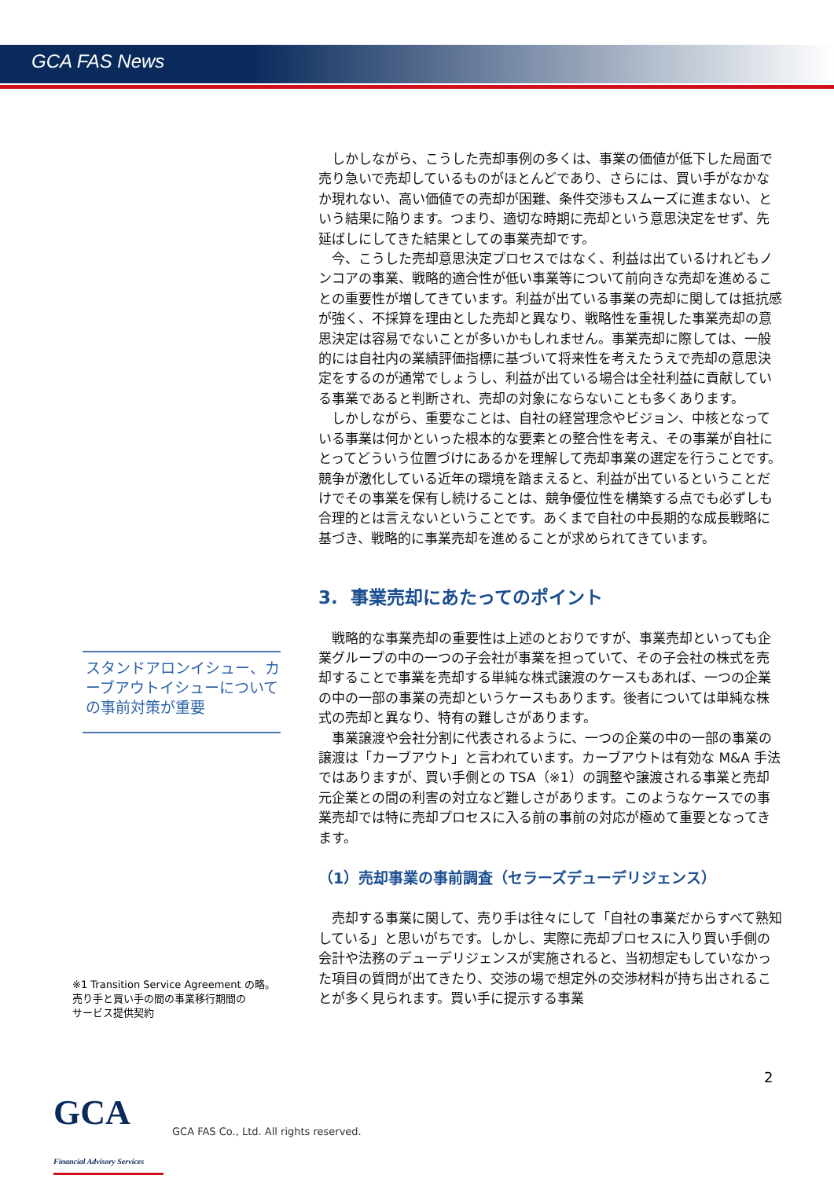GCA FAS News
スタンドアロンイシュー、カーブアウトイシューについての事前対策が重要
※1 Transition Service Agreement の略。
売り手と買い手の間の事業移行期間の
サービス提供契約
しかしながら、こうした売却事例の多くは、事業の価値が低下した局面で売り急いで売却しているものがほとんどであり、さらには、買い手がなかなか現れない、高い価値での売却が困難、条件交渉もスムーズに進まない、という結果に陥ります。つまり、適切な時期に売却という意思決定をせず、先延ばしにしてきた結果としての事業売却です。
今、こうした売却意思決定プロセスではなく、利益は出ているけれどもノンコアの事業、戦略的適合性が低い事業等について前向きな売却を進めることの重要性が増してきています。利益が出ている事業の売却に関しては抵抗感が強く、不採算を理由とした売却と異なり、戦略性を重視した事業売却の意思決定は容易でないことが多いかもしれません。事業売却に際しては、一般的には自社内の業績評価指標に基づいて将来性を考えたうえで売却の意思決定をするのが通常でしょうし、利益が出ている場合は全社利益に貢献している事業であると判断され、売却の対象にならないことも多くあります。
しかしながら、重要なことは、自社の経営理念やビジョン、中核となっている事業は何かといった根本的な要素との整合性を考え、その事業が自社にとってどういう位置づけにあるかを理解して売却事業の選定を行うことです。競争が激化している近年の環境を踏まえると、利益が出ているということだけでその事業を保有し続けることは、競争優位性を構築する点でも必ずしも合理的とは言えないということです。あくまで自社の中長期的な成長戦略に基づき、戦略的に事業売却を進めることが求められてきています。
3. 事業売却にあたってのポイント
戦略的な事業売却の重要性は上述のとおりですが、事業売却といっても企業グループの中の一つの子会社が事業を担っていて、その子会社の株式を売却することで事業を売却する単純な株式譲渡のケースもあれば、一つの企業の中の一部の事業の売却というケースもあります。後者については単純な株式の売却と異なり、特有の難しさがあります。
事業譲渡や会社分割に代表されるように、一つの企業の中の一部の事業の譲渡は「カーブアウト」と言われています。カーブアウトは有効な M&A 手法ではありますが、買い手側との TSA（※1）の調整や譲渡される事業と売却元企業との間の利害の対立など難しさがあります。このようなケースでの事業売却では特に売却プロセスに入る前の事前の対応が極めて重要となってきます。
（1）売却事業の事前調査（セラーズデューデリジェンス）
売却する事業に関して、売り手は往々にして「自社の事業だからすべて熟知している」と思いがちです。しかし、実際に売却プロセスに入り買い手側の会計や法務のデューデリジェンスが実施されると、当初想定もしていなかった項目の質問が出てきたり、交渉の場で想定外の交渉材料が持ち出されることが多く見られます。買い手に提示する事業
2
GCA Financial Advisory Services
GCA FAS Co., Ltd. All rights reserved.